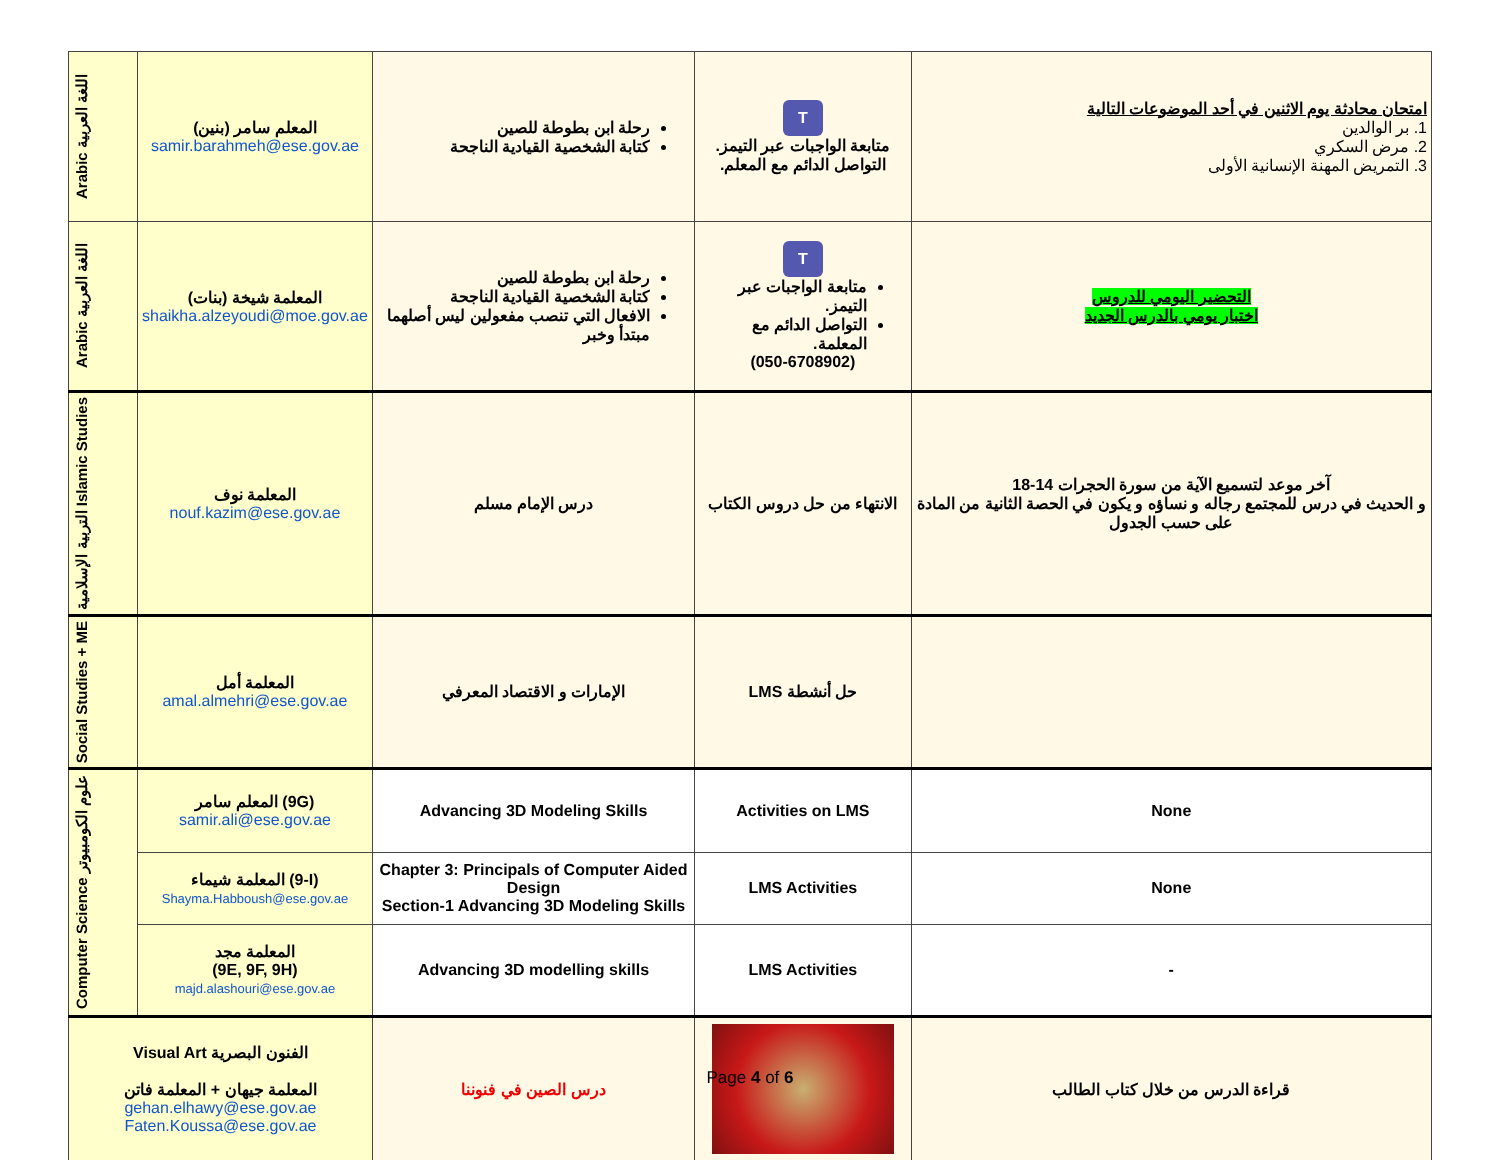| Arabic اللغة العربية | المعلم سامر (بنين) samir.barahmeh@ese.gov.ae | رحلة ابن بطوطة للصين كتابة الشخصية القيادية الناجحة | T متابعة الواجبات عبر التيمز. التواصل الدائم مع المعلم. | امتحان محادثة يوم الاثنين في أحد الموضوعات التالية 1. بر الوالدين 2. مرض السكري 3. التمريض المهنة الإنسانية الأولى |
| Arabic اللغة العربية | المعلمة شيخة (بنات) shaikha.alzeyoudi@moe.gov.ae | رحلة ابن بطوطة للصين كتابة الشخصية القيادية الناجحة الافعال التي تنصب مفعولين ليس أصلهما مبتدأ وخبر | T متابعة الواجبات عبر التيمز. التواصل الدائم مع المعلمة. (050-6708902) | التحضير اليومي للدروس اختبار يومي بالدرس الجديد |
| التربية الإسلامية Islamic Studies | المعلمة نوف nouf.kazim@ese.gov.ae | درس الإمام مسلم | الانتهاء من حل دروس الكتاب | آخر موعد لتسميع الآية من سورة الحجرات 14-18 و الحديث في درس للمجتمع رجاله و نساؤه و يكون في الحصة الثانية من المادة على حسب الجدول |
| Social Studies + ME | المعلمة أمل amal.almehri@ese.gov.ae | الإمارات و الاقتصاد المعرفي | حل أنشطة LMS | |
| Computer Science علوم الكومبيوتر | المعلم سامر (9G) samir.ali@ese.gov.ae | Advancing 3D Modeling Skills | Activities on LMS | None |
| | المعلمة شيماء (9-I) Shayma.Habboush@ese.gov.ae | Chapter 3: Principals of Computer Aided Design Section-1 Advancing 3D Modeling Skills | LMS Activities | None |
| | المعلمة مجد (9E, 9F, 9H) majd.alashouri@ese.gov.ae | Advancing 3D modelling skills | LMS Activities | - |
| Visual Art الفنون البصرية المعلمة جيهان + المعلمة فاتن gehan.elhawy@ese.gov.ae Faten.Koussa@ese.gov.ae | | درس الصين في فنوننا | | قراءة الدرس من خلال كتاب الطالب |
Page 4 of 6